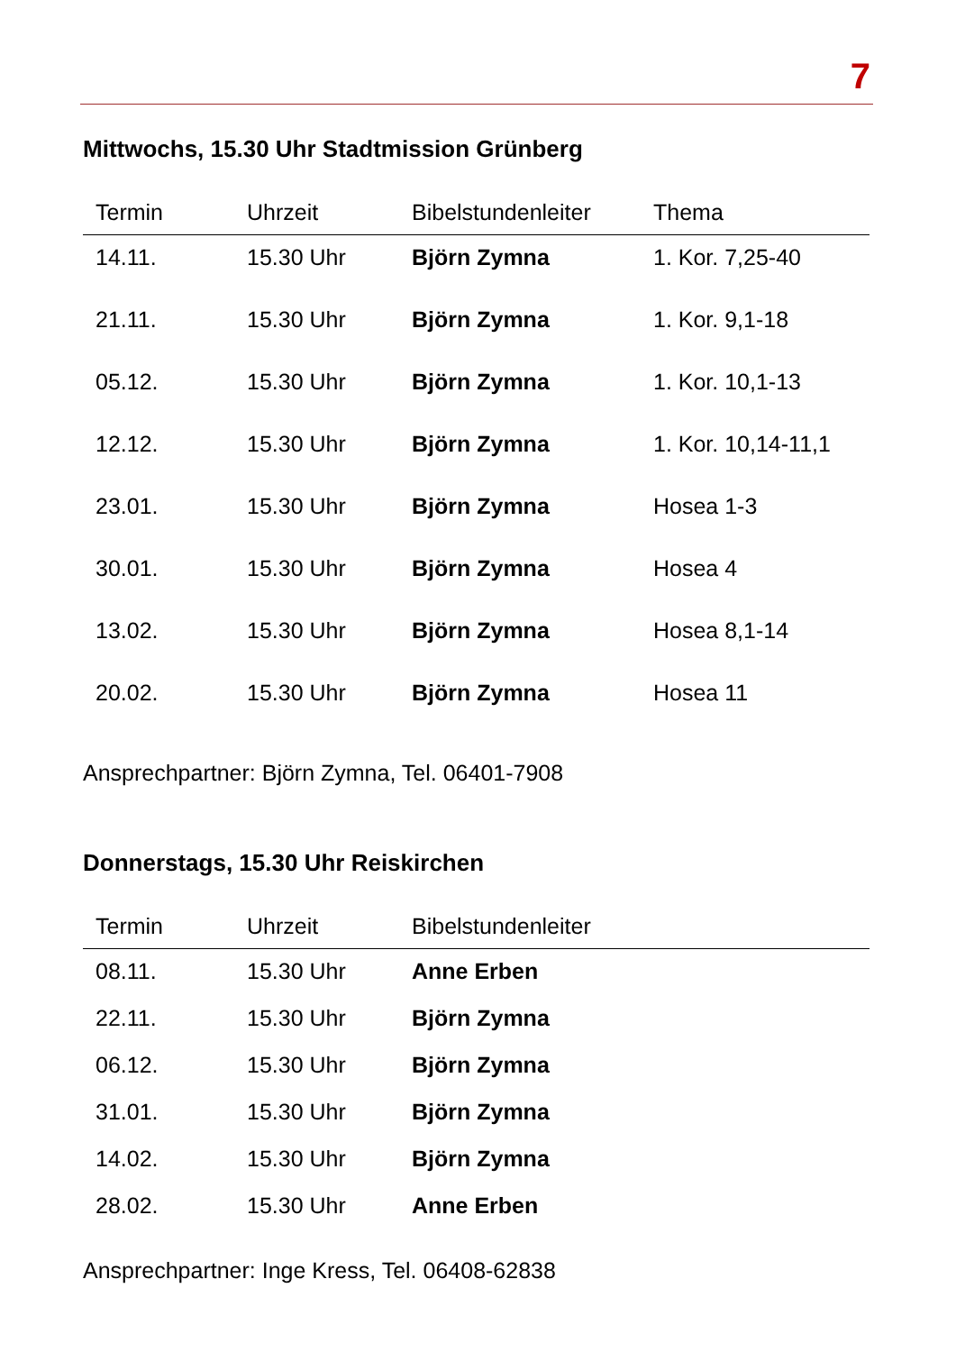7
Mittwochs, 15.30 Uhr Stadtmission Grünberg
| Termin | Uhrzeit | Bibelstundenleiter | Thema |
| --- | --- | --- | --- |
| 14.11. | 15.30 Uhr | Björn Zymna | 1. Kor. 7,25-40 |
| 21.11. | 15.30 Uhr | Björn Zymna | 1. Kor. 9,1-18 |
| 05.12. | 15.30 Uhr | Björn Zymna | 1. Kor. 10,1-13 |
| 12.12. | 15.30 Uhr | Björn Zymna | 1. Kor. 10,14-11,1 |
| 23.01. | 15.30 Uhr | Björn Zymna | Hosea 1-3 |
| 30.01. | 15.30 Uhr | Björn Zymna | Hosea 4 |
| 13.02. | 15.30 Uhr | Björn Zymna | Hosea 8,1-14 |
| 20.02. | 15.30 Uhr | Björn Zymna | Hosea 11 |
Ansprechpartner: Björn Zymna, Tel. 06401-7908
Donnerstags, 15.30 Uhr Reiskirchen
| Termin | Uhrzeit | Bibelstundenleiter |
| --- | --- | --- |
| 08.11. | 15.30 Uhr | Anne Erben |
| 22.11. | 15.30 Uhr | Björn Zymna |
| 06.12. | 15.30 Uhr | Björn Zymna |
| 31.01. | 15.30 Uhr | Björn Zymna |
| 14.02. | 15.30 Uhr | Björn Zymna |
| 28.02. | 15.30 Uhr | Anne Erben |
Ansprechpartner: Inge Kress, Tel. 06408-62838